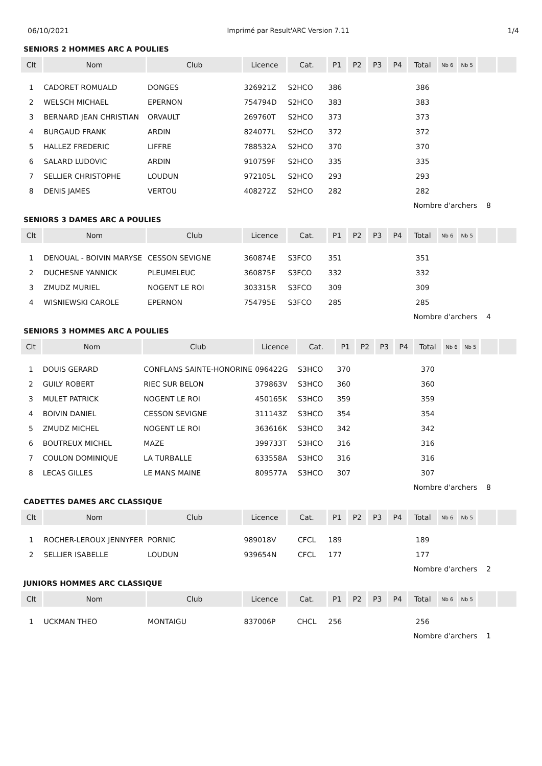06/10/2021 Imprimé par Result'ARC Version 7.11 1/4
SENIORS 2 HOMMES ARC A POULIES
| Clt | Nom | Club | Licence | Cat. | P1 | P2 | P3 | P4 | Total | Nb 6 | Nb 5 | | |
| --- | --- | --- | --- | --- | --- | --- | --- | --- | --- | --- | --- | --- | --- |
| 1 | CADORET ROMUALD | DONGES | 326921Z | S2HCO | 386 | | | | 386 | | | | |
| 2 | WELSCH MICHAEL | EPERNON | 754794D | S2HCO | 383 | | | | 383 | | | | |
| 3 | BERNARD JEAN CHRISTIAN | ORVAULT | 269760T | S2HCO | 373 | | | | 373 | | | | |
| 4 | BURGAUD FRANK | ARDIN | 824077L | S2HCO | 372 | | | | 372 | | | | |
| 5 | HALLEZ FREDERIC | LIFFRE | 788532A | S2HCO | 370 | | | | 370 | | | | |
| 6 | SALARD LUDOVIC | ARDIN | 910759F | S2HCO | 335 | | | | 335 | | | | |
| 7 | SELLIER CHRISTOPHE | LOUDUN | 972105L | S2HCO | 293 | | | | 293 | | | | |
| 8 | DENIS JAMES | VERTOU | 408272Z | S2HCO | 282 | | | | 282 | | | | |
| Nombre d'archers 8 | | | | | | | | | | | | | |
SENIORS 3 DAMES ARC A POULIES
| Clt | Nom | Club | Licence | Cat. | P1 | P2 | P3 | P4 | Total | Nb 6 | Nb 5 | | |
| --- | --- | --- | --- | --- | --- | --- | --- | --- | --- | --- | --- | --- | --- |
| 1 | DENOUAL - BOIVIN MARYSE | CESSON SEVIGNE | 360874E | S3FCO | 351 | | | | 351 | | | | |
| 2 | DUCHESNE YANNICK | PLEUMELEUC | 360875F | S3FCO | 332 | | | | 332 | | | | |
| 3 | ZMUDZ MURIEL | NOGENT LE ROI | 303315R | S3FCO | 309 | | | | 309 | | | | |
| 4 | WISNIEWSKI CAROLE | EPERNON | 754795E | S3FCO | 285 | | | | 285 | | | | |
| Nombre d'archers 4 | | | | | | | | | | | | | |
SENIORS 3 HOMMES ARC A POULIES
| Clt | Nom | Club | Licence | Cat. | P1 | P2 | P3 | P4 | Total | Nb 6 | Nb 5 | | |
| --- | --- | --- | --- | --- | --- | --- | --- | --- | --- | --- | --- | --- | --- |
| 1 | DOUIS GERARD | CONFLANS SAINTE-HONORINE | 096422G | S3HCO | 370 | | | | 370 | | | | |
| 2 | GUILY ROBERT | RIEC SUR BELON | 379863V | S3HCO | 360 | | | | 360 | | | | |
| 3 | MULET PATRICK | NOGENT LE ROI | 450165K | S3HCO | 359 | | | | 359 | | | | |
| 4 | BOIVIN DANIEL | CESSON SEVIGNE | 311143Z | S3HCO | 354 | | | | 354 | | | | |
| 5 | ZMUDZ MICHEL | NOGENT LE ROI | 363616K | S3HCO | 342 | | | | 342 | | | | |
| 6 | BOUTREUX MICHEL | MAZE | 399733T | S3HCO | 316 | | | | 316 | | | | |
| 7 | COULON DOMINIQUE | LA TURBALLE | 633558A | S3HCO | 316 | | | | 316 | | | | |
| 8 | LECAS GILLES | LE MANS MAINE | 809577A | S3HCO | 307 | | | | 307 | | | | |
| Nombre d'archers 8 | | | | | | | | | | | | | |
CADETTES DAMES ARC CLASSIQUE
| Clt | Nom | Club | Licence | Cat. | P1 | P2 | P3 | P4 | Total | Nb 6 | Nb 5 | | |
| --- | --- | --- | --- | --- | --- | --- | --- | --- | --- | --- | --- | --- | --- |
| 1 | ROCHER-LEROUX JENNYFER | PORNIC | 989018V | CFCL | 189 | | | | 189 | | | | |
| 2 | SELLIER ISABELLE | LOUDUN | 939654N | CFCL | 177 | | | | 177 | | | | |
| Nombre d'archers 2 | | | | | | | | | | | | | |
JUNIORS HOMMES ARC CLASSIQUE
| Clt | Nom | Club | Licence | Cat. | P1 | P2 | P3 | P4 | Total | Nb 6 | Nb 5 | | |
| --- | --- | --- | --- | --- | --- | --- | --- | --- | --- | --- | --- | --- | --- |
| 1 | UCKMAN THEO | MONTAIGU | 837006P | CHCL | 256 | | | | 256 | | | | |
| Nombre d'archers 1 | | | | | | | | | | | | | |